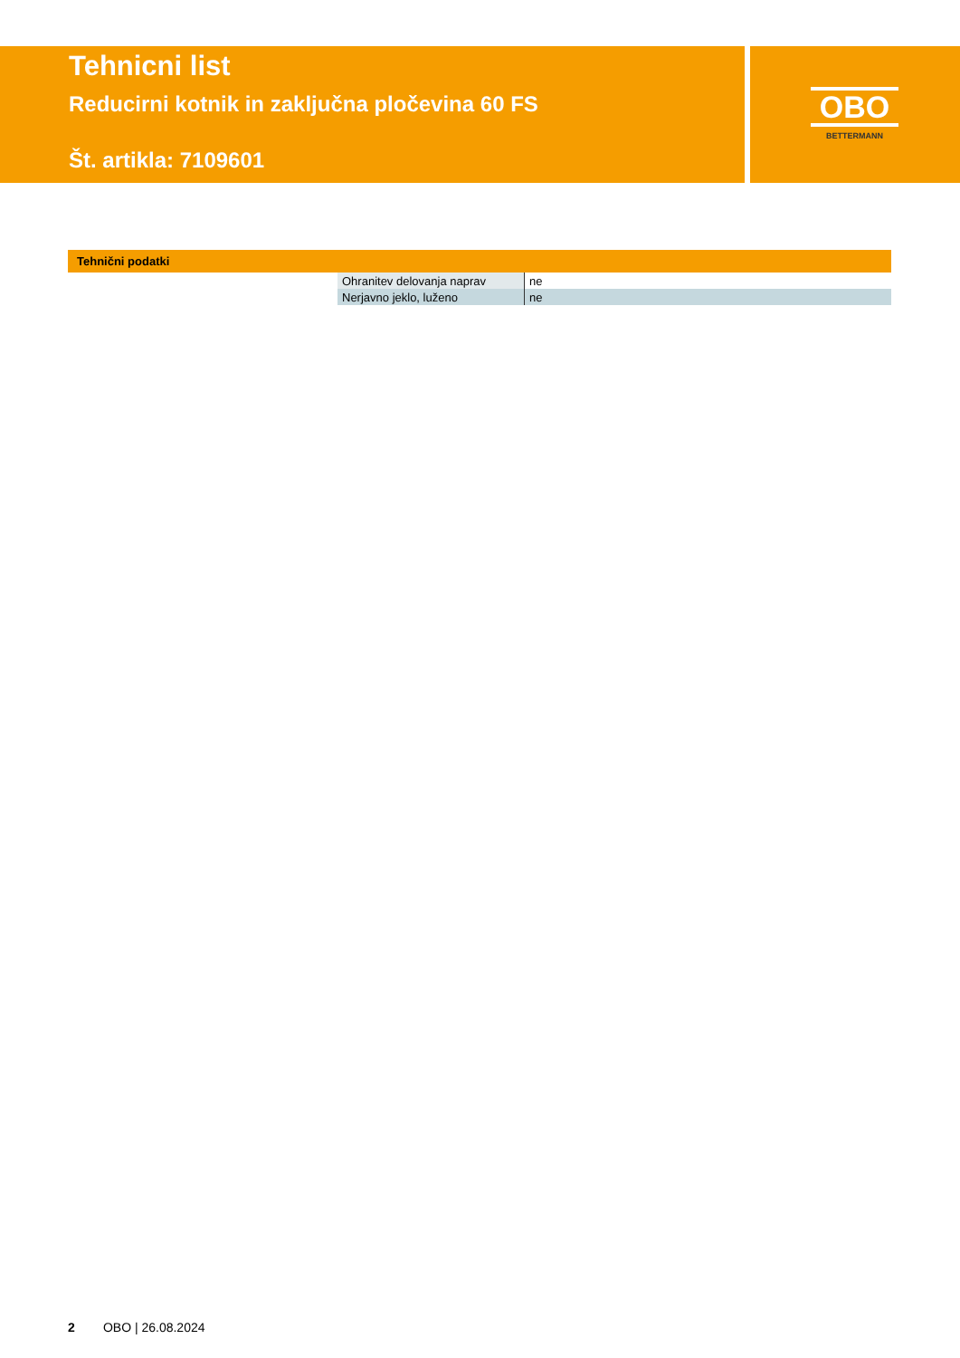Tehnicni list
Reducirni kotnik in zaključna pločevina 60 FS
Št. artikla: 7109601
OBO
BETTERMANN
Tehnični podatki
| Ohranitev delovanja naprav | ne |
| Nerjavno jeklo, luženo | ne |
2 OBO | 26.08.2024